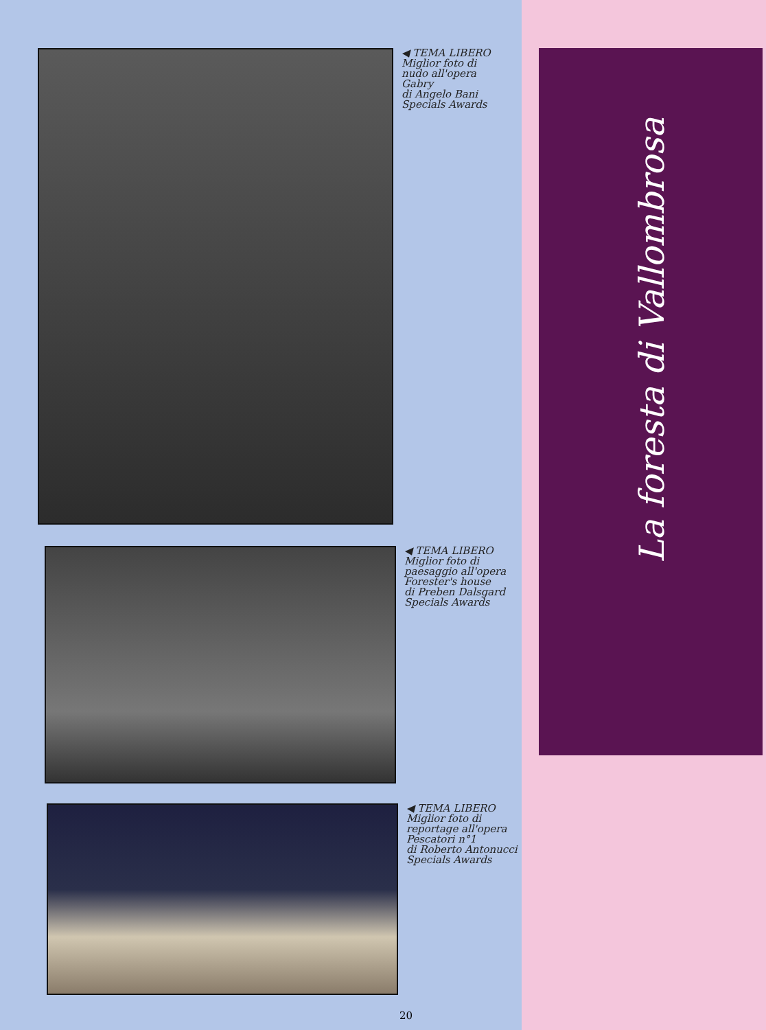◀ TEMA LIBERO
Miglior foto di
nudo all'opera
Gabry
di Angelo Bani
Specials Awards
◀ TEMA LIBERO
Miglior foto di
paesaggio all'opera
Forester's house
di Preben Dalsgard
Specials Awards
◀ TEMA LIBERO
Miglior foto di
reportage all'opera
Pescatori n°1
di Roberto Antonucci
Specials Awards
La foresta di Vallombrosa
20